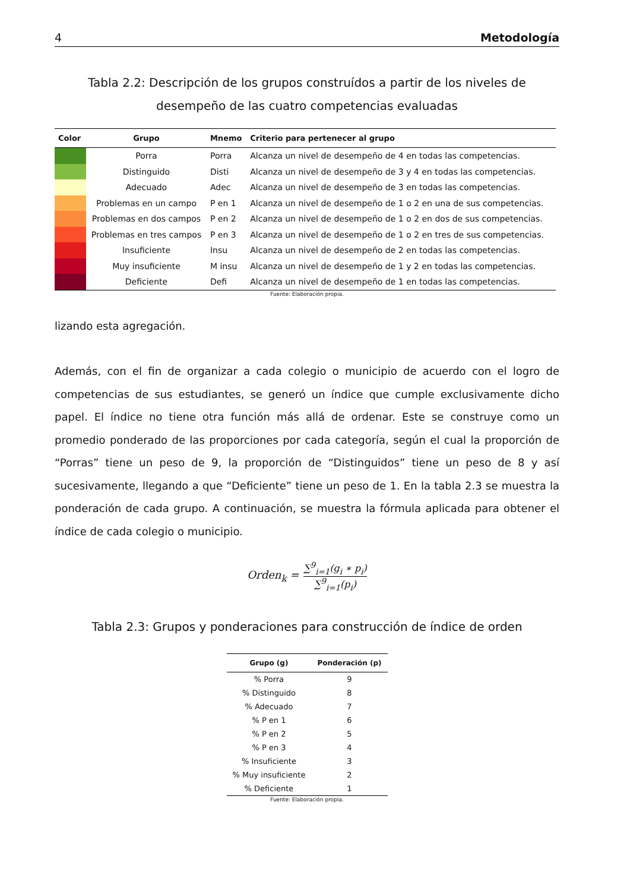4 Metodología
Tabla 2.2: Descripción de los grupos construídos a partir de los niveles de desempeño de las cuatro competencias evaluadas
| Color | Grupo | Mnemo | Criterio para pertenecer al grupo |
| --- | --- | --- | --- |
| | Porra | Porra | Alcanza un nivel de desempeño de 4 en todas las competencias. |
| | Distinguido | Disti | Alcanza un nivel de desempeño de 3 y 4 en todas las competencias. |
| | Adecuado | Adec | Alcanza un nivel de desempeño de 3 en todas las competencias. |
| | Problemas en un campo | P en 1 | Alcanza un nivel de desempeño de 1 o 2 en una de sus competencias. |
| | Problemas en dos campos | P en 2 | Alcanza un nivel de desempeño de 1 o 2 en dos de sus competencias. |
| | Problemas en tres campos | P en 3 | Alcanza un nivel de desempeño de 1 o 2 en tres de sus competencias. |
| | Insuficiente | Insu | Alcanza un nivel de desempeño de 2 en todas las competencias. |
| | Muy insuficiente | M insu | Alcanza un nivel de desempeño de 1 y 2 en todas las competencias. |
| | Deficiente | Defi | Alcanza un nivel de desempeño de 1 en todas las competencias. |
Fuente: Elaboración propia.
lizando esta agregación.
Además, con el fin de organizar a cada colegio o municipio de acuerdo con el logro de competencias de sus estudiantes, se generó un índice que cumple exclusivamente dicho papel. El índice no tiene otra función más allá de ordenar. Este se construye como un promedio ponderado de las proporciones por cada categoría, según el cual la proporción de “Porras” tiene un peso de 9, la proporción de “Distinguidos” tiene un peso de 8 y así sucesivamente, llegando a que “Deficiente” tiene un peso de 1. En la tabla 2.3 se muestra la ponderación de cada grupo. A continuación, se muestra la fórmula aplicada para obtener el índice de cada colegio o municipio.
Orden<sub>k</sub> = ∑<sup>9</sup><sub>i=1</sub>(g<sub>i</sub> ∗ p<sub>i</sub>) ∑<sup>9</sup><sub>i=1</sub>(p<sub>i</sub>)
Tabla 2.3: Grupos y ponderaciones para construcción de índice de orden
| Grupo (g) | Ponderación (p) |
| --- | --- |
| % Porra | 9 |
| % Distinguido | 8 |
| % Adecuado | 7 |
| % P en 1 | 6 |
| % P en 2 | 5 |
| % P en 3 | 4 |
| % Insuficiente | 3 |
| % Muy insuficiente | 2 |
| % Deficiente | 1 |
Fuente: Elaboración propia.